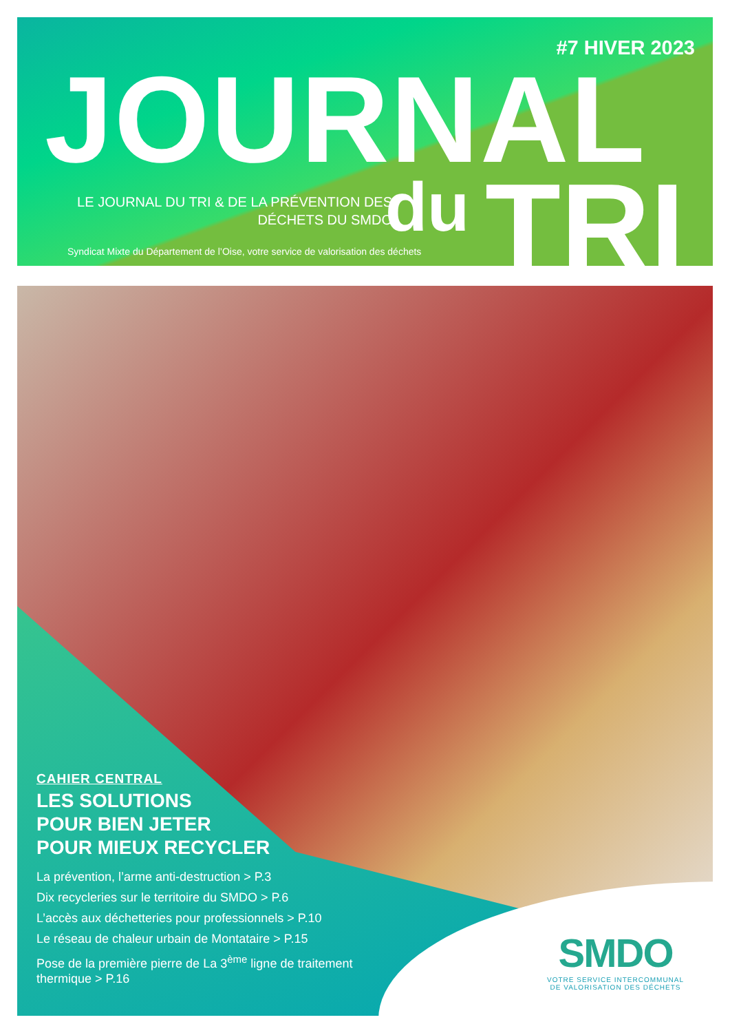#7 HIVER 2023
JOURNAL
LE JOURNAL DU TRI & DE LA PRÉVENTION DES DÉCHETS DU SMDO
du TRI
Syndicat Mixte du Département de l’Oise, votre service de valorisation des déchets
CAHIER CENTRAL
LES SOLUTIONS
POUR BIEN JETER
POUR MIEUX RECYCLER
La prévention, l’arme anti-destruction > P.3
Dix recycleries sur le territoire du SMDO > P.6
L’accès aux déchetteries pour professionnels > P.10
Le réseau de chaleur urbain de Montataire > P.15
Pose de la première pierre de La 3<sup>ème</sup> ligne de traitement thermique > P.16
SMDO
VOTRE SERVICE INTERCOMMUNAL
DE VALORISATION DES DÉCHETS